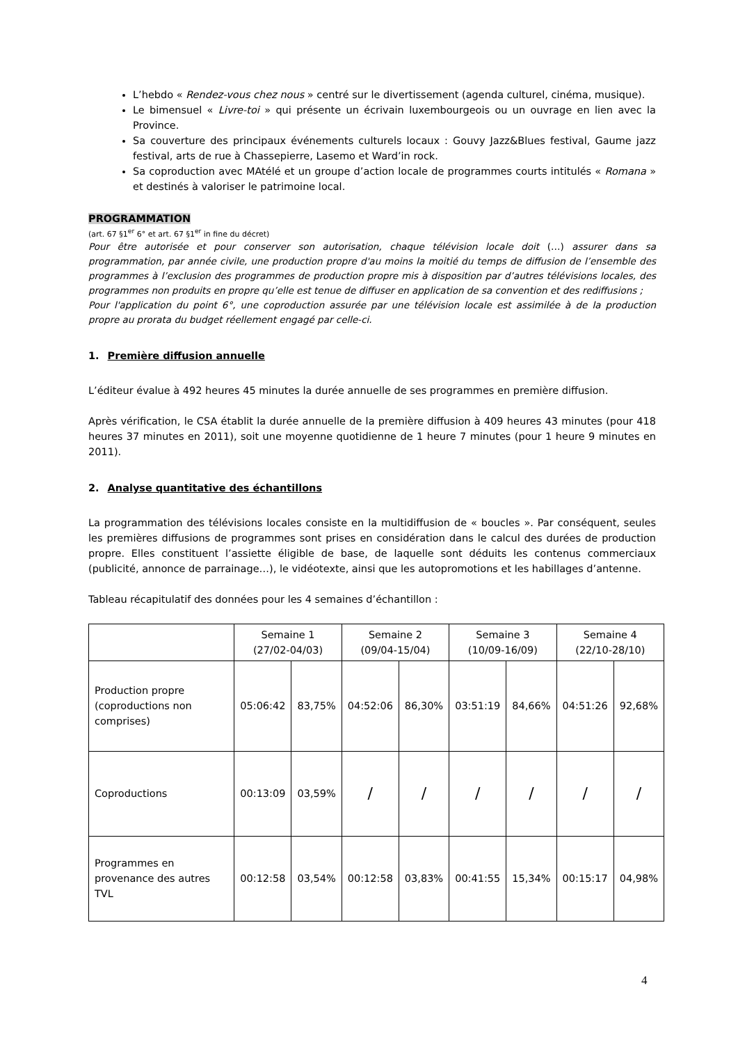L’hebdo « Rendez-vous chez nous » centré sur le divertissement (agenda culturel, cinéma, musique).
Le bimensuel « Livre-toi » qui présente un écrivain luxembourgeois ou un ouvrage en lien avec la Province.
Sa couverture des principaux événements culturels locaux : Gouvy Jazz&Blues festival, Gaume jazz festival, arts de rue à Chassepierre, Lasemo et Ward’in rock.
Sa coproduction avec MAtélé et un groupe d’action locale de programmes courts intitulés « Romana » et destinés à valoriser le patrimoine local.
PROGRAMMATION
(art. 67 §1<sup>er</sup> 6° et art. 67 §1<sup>er</sup> in fine du décret)
Pour être autorisée et pour conserver son autorisation, chaque télévision locale doit (…) assurer dans sa programmation, par année civile, une production propre d'au moins la moitié du temps de diffusion de l’ensemble des programmes à l’exclusion des programmes de production propre mis à disposition par d’autres télévisions locales, des programmes non produits en propre qu’elle est tenue de diffuser en application de sa convention et des rediffusions ;
Pour l'application du point 6°, une coproduction assurée par une télévision locale est assimilée à de la production propre au prorata du budget réellement engagé par celle-ci.
1. Première diffusion annuelle
L’éditeur évalue à 492 heures 45 minutes la durée annuelle de ses programmes en première diffusion.
Après vérification, le CSA établit la durée annuelle de la première diffusion à 409 heures 43 minutes (pour 418 heures 37 minutes en 2011), soit une moyenne quotidienne de 1 heure 7 minutes (pour 1 heure 9 minutes en 2011).
2. Analyse quantitative des échantillons
La programmation des télévisions locales consiste en la multidiffusion de « boucles ». Par conséquent, seules les premières diffusions de programmes sont prises en considération dans le calcul des durées de production propre. Elles constituent l’assiette éligible de base, de laquelle sont déduits les contenus commerciaux (publicité, annonce de parrainage…), le vidéotexte, ainsi que les autopromotions et les habillages d’antenne.
Tableau récapitulatif des données pour les 4 semaines d’échantillon :
| | Semaine 1 (27/02-04/03) | | Semaine 2 (09/04-15/04) | | Semaine 3 (10/09-16/09) | | Semaine 4 (22/10-28/10) | |
| Production propre (coproductions non comprises) | 05:06:42 | 83,75% | 04:52:06 | 86,30% | 03:51:19 | 84,66% | 04:51:26 | 92,68% |
| Coproductions | 00:13:09 | 03,59% | / | / | / | / | / | / |
| Programmes en provenance des autres TVL | 00:12:58 | 03,54% | 00:12:58 | 03,83% | 00:41:55 | 15,34% | 00:15:17 | 04,98% |
4